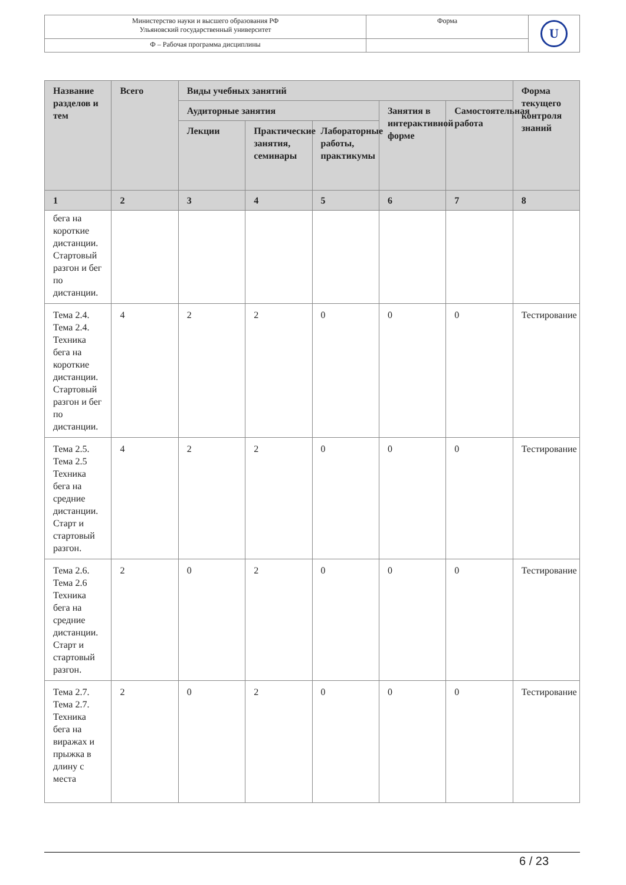| Министерство науки и высшего образования РФ Ульяновский государственный университет | Форма | U |
| Ф – Рабочая программа дисциплины | | |
| Название разделов и тем | Всего | Виды учебных занятий | | | | | Форма текущего контроля знаний |
| --- | --- | --- | --- | --- | --- | --- | --- |
| | | Аудиторные занятия | | | Занятия в интерактивной форме | Самостоятельная работа | |
| | | Лекции | Практические занятия, семинары | Лабораторные работы, практикумы | | | |
| 1 | 2 | 3 | 4 | 5 | 6 | 7 | 8 |
| бега на короткие дистанции. Стартовый разгон и бег по дистанции. | | | | | | | |
| Тема 2.4. Тема 2.4. Техника бега на короткие дистанции. Стартовый разгон и бег по дистанции. | 4 | 2 | 2 | 0 | 0 | 0 | Тестирование |
| Тема 2.5. Тема 2.5 Техника бега на средние дистанции. Старт и стартовый разгон. | 4 | 2 | 2 | 0 | 0 | 0 | Тестирование |
| Тема 2.6. Тема 2.6 Техника бега на средние дистанции. Старт и стартовый разгон. | 2 | 0 | 2 | 0 | 0 | 0 | Тестирование |
| Тема 2.7. Тема 2.7. Техника бега на виражах и прыжка в длину с места | 2 | 0 | 2 | 0 | 0 | 0 | Тестирование |
6 / 23